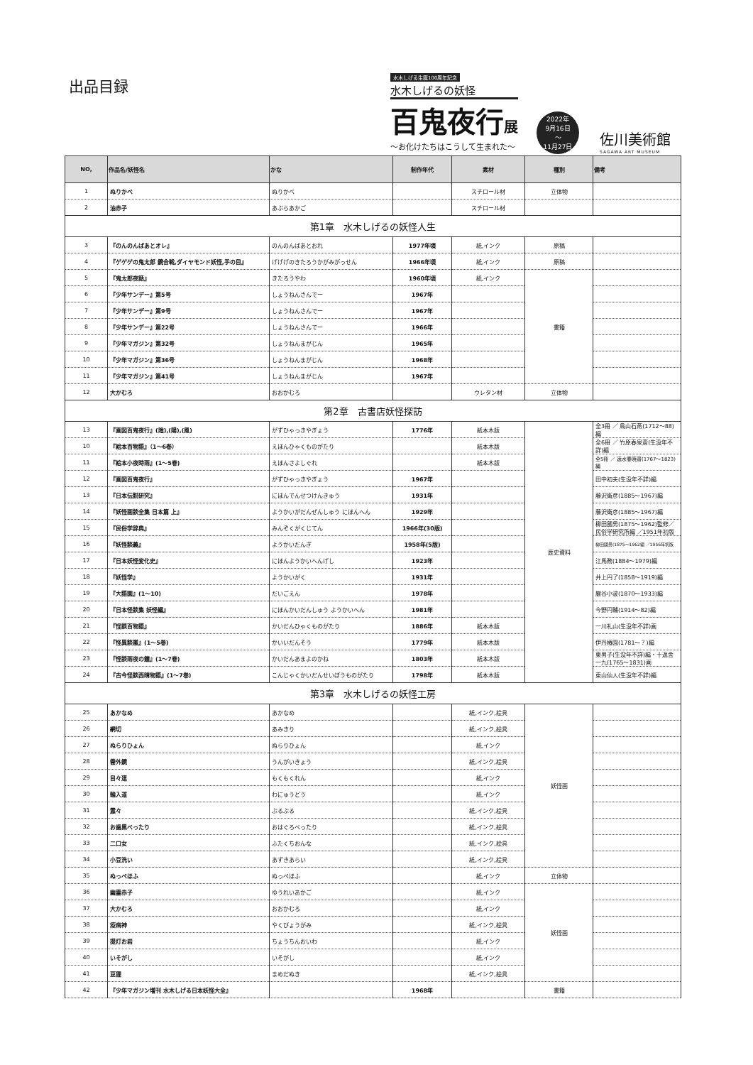出品目録
水木しげる生誕100周年記念
水木しげるの妖怪
百鬼夜行展
〜お化けたちはこうして生まれた〜
2022年
9月16日
〜
11月27日
佐川美術館
SAGAWA ART MUSEUM
| NO, | 作品名/妖怪名 | かな | 制作年代 | 素材 | 種別 | 備考 |
| --- | --- | --- | --- | --- | --- | --- |
| 1 | ぬりかべ | ぬりかべ | | スチロール材 | 立体物 | |
| 2 | 油赤子 | あぶらあかご | | スチロール材 | | |
| 第1章 水木しげるの妖怪人生 | | | | | | |
| 3 | 『のんのんばあとオレ』 | のんのんばあとおれ | 1977年頃 | 紙,インク | 原稿 | |
| 4 | 『ゲゲゲの鬼太郎 鏡合戦,ダイヤモンド妖怪,手の目』 | げげげのきたろうかがみがっせん | 1966年頃 | 紙,インク | 原稿 | |
| 5 | 『鬼太郎夜話』 | きたろうやわ | 1960年頃 | 紙,インク | 書籍 | |
| 6 | 『少年サンデー』第5号 | しょうねんさんでー | 1967年 | | | |
| 7 | 『少年サンデー』第9号 | しょうねんさんでー | 1967年 | | | |
| 8 | 『少年サンデー』第22号 | しょうねんさんでー | 1966年 | | | |
| 9 | 『少年マガジン』第32号 | しょうねんまがじん | 1965年 | | | |
| 10 | 『少年マガジン』第36号 | しょうねんまがじん | 1968年 | | | |
| 11 | 『少年マガジン』第41号 | しょうねんまがじん | 1967年 | | | |
| 12 | 大かむろ | おおかむろ | | ウレタン材 | 立体物 | |
| 第2章 古書店妖怪探訪 | | | | | | |
| 13 | 『画図百鬼夜行』(陰),(陽),(風) | がずひゃっきやぎょう | 1776年 | 紙本木版 | 歴史資料 | 全3冊 ／ 鳥山石燕(1712〜88)編 |
| 10 | 『絵本百物語』（1〜6巻） | えほんひゃくものがたり | | 紙本木版 | | 全6冊 ／ 竹原春泉斎(生没年不詳)編 |
| 11 | 『絵本小夜時雨』(1〜5巻) | えほんさよしぐれ | | 紙本木版 | | 全5冊 ／ 速水春暁齋(1767〜1823)編 |
| 12 | 『画図百鬼夜行』 | がずひゃっきやぎょう | 1967年 | | | 田中初夫(生没年不詳)編 |
| 13 | 『日本伝説研究』 | にほんでんせつけんきゅう | 1931年 | | | 藤沢衛彦(1885〜1967)編 |
| 14 | 『妖怪画談全集 日本篇 上』 | ようかいがだんぜんしゅう にほんへん | 1929年 | | | 藤沢衛彦(1885〜1967)編 |
| 15 | 『民俗学辞典』 | みんぞくがくじてん | 1966年(30版) | | | 柳田國男(1875〜1962)監修／民俗学研究所編 ／1951年初版 |
| 16 | 『妖怪談義』 | ようかいだんぎ | 1958年(5版) | | | 柳田國男(1875〜1962編 ／1956年初版 |
| 17 | 『日本妖怪変化史』 | にほんようかいへんげし | 1923年 | | | 江馬務(1884〜1979)編 |
| 18 | 『妖怪学』 | ようかいがく | 1931年 | | | 井上円了(1858〜1919)編 |
| 19 | 『大語園』(1〜10) | だいごえん | 1978年 | | | 巌谷小波(1870〜1933)編 |
| 20 | 『日本怪談集 妖怪編』 | にほんかいだんしゅう ようかいへん | 1981年 | | | 今野円輔(1914〜82)編 |
| 21 | 『怪談百物語』 | かいだんひゃくものがたり | 1886年 | 紙本木版 | | 一川礼山(生没年不詳)画 |
| 22 | 『怪異談叢』(1〜5巻) | かいいだんそう | 1779年 | 紙本木版 | | 伊丹椿園(1781〜？)編 |
| 23 | 『怪談雨夜の鐘』(1〜7巻) | かいだんあまよのかね | 1803年 | 紙本木版 | | 東男子(生没年不詳)編・十返舎一九(1765〜1831)画 |
| 24 | 『古今怪談西晴物語』(1〜7巻) | こんじゃくかいだんせいぼうものがたり | 1798年 | 紙本木版 | | 東山仙人(生没年不詳)編 |
| 第3章 水木しげるの妖怪工房 | | | | | | |
| 25 | あかなめ | あかなめ | | 紙,インク,絵具 | 妖怪画 | |
| 26 | 網切 | あみきり | | 紙,インク,絵具 | | |
| 27 | ぬらりひょん | ぬらりひょん | | 紙,インク | | |
| 28 | 雲外鏡 | うんがいきょう | | 紙,インク,絵具 | | |
| 29 | 目々連 | もくもくれん | | 紙,インク | | |
| 30 | 輪入道 | わにゅうどう | | 紙,インク | | |
| 31 | 震々 | ぶるぶる | | 紙,インク,絵具 | | |
| 32 | お歯黒べったり | おはぐろべったり | | 紙,インク,絵具 | | |
| 33 | 二口女 | ふたくちおんな | | 紙,インク,絵具 | | |
| 34 | 小豆洗い | あずきあらい | | 紙,インク,絵具 | | |
| 35 | ぬっぺほふ | ぬっぺほふ | | 紙,インク | 立体物 | |
| 36 | 幽霊赤子 | ゆうれいあかご | | 紙,インク | 妖怪画 | |
| 37 | 大かむろ | おおかむろ | | 紙,インク | | |
| 38 | 疫病神 | やくびょうがみ | | 紙,インク,絵具 | | |
| 39 | 提灯お岩 | ちょうちんおいわ | | 紙,インク | | |
| 40 | いそがし | いそがし | | 紙,インク | | |
| 41 | 豆狸 | まめだぬき | | 紙,インク,絵具 | | |
| 42 | 『少年マガジン増刊 水木しげる日本妖怪大全』 | | 1968年 | | 書籍 | |